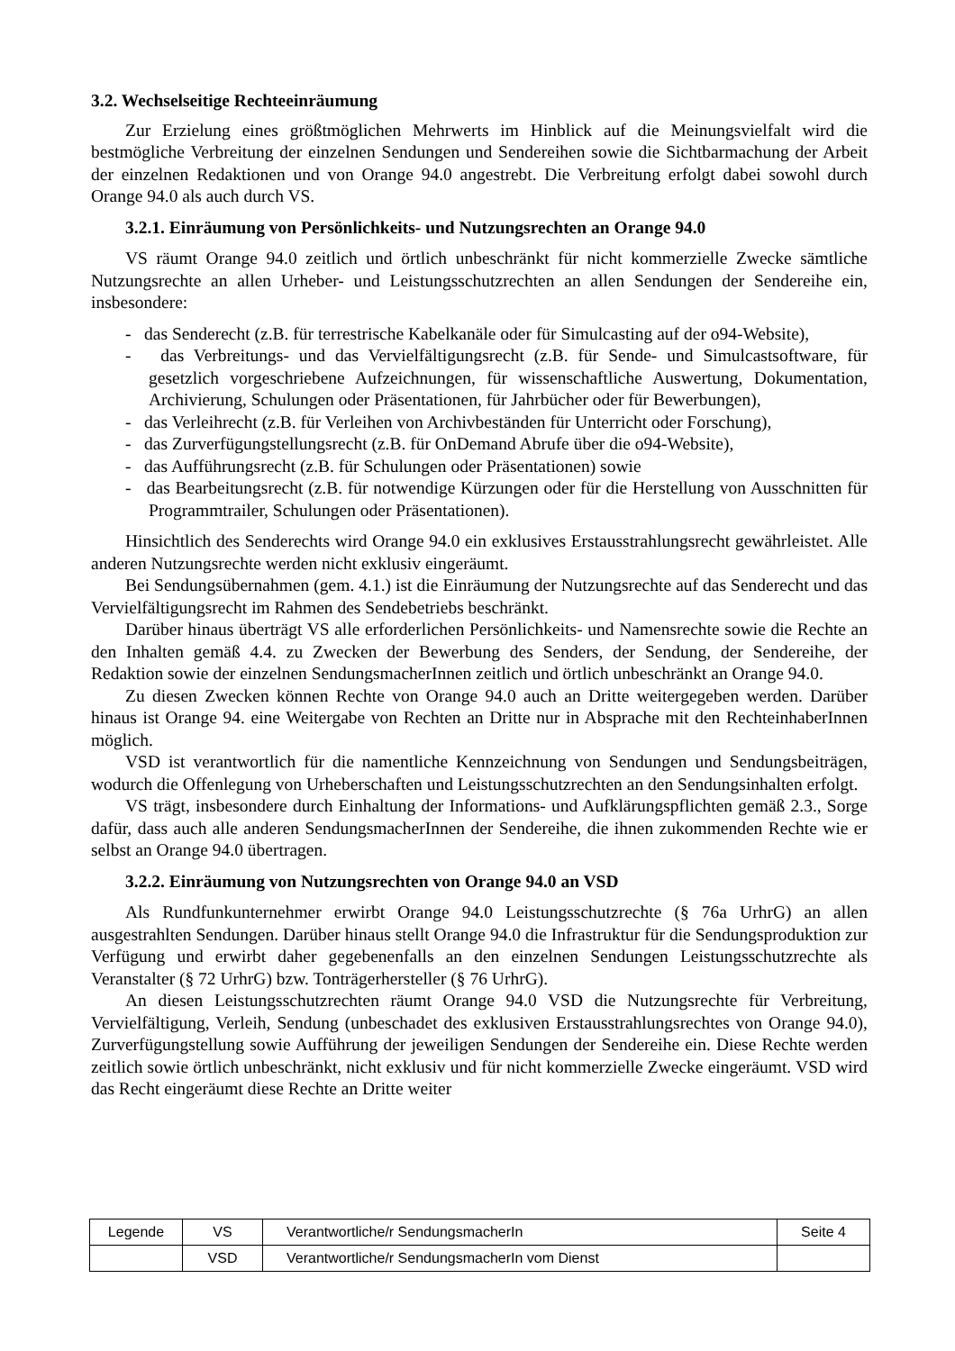3.2. Wechselseitige Rechteeinräumung
Zur Erzielung eines größtmöglichen Mehrwerts im Hinblick auf die Meinungsvielfalt wird die bestmögliche Verbreitung der einzelnen Sendungen und Sendereihen sowie die Sichtbarmachung der Arbeit der einzelnen Redaktionen und von Orange 94.0 angestrebt. Die Verbreitung erfolgt dabei sowohl durch Orange 94.0 als auch durch VS.
3.2.1. Einräumung von Persönlichkeits- und Nutzungsrechten an Orange 94.0
VS räumt Orange 94.0 zeitlich und örtlich unbeschränkt für nicht kommerzielle Zwecke sämtliche Nutzungsrechte an allen Urheber- und Leistungsschutzrechten an allen Sendungen der Sendereihe ein, insbesondere:
- das Senderecht (z.B. für terrestrische Kabelkanäle oder für Simulcasting auf der o94-Website),
- das Verbreitungs- und das Vervielfältigungsrecht (z.B. für Sende- und Simulcastsoftware, für gesetzlich vorgeschriebene Aufzeichnungen, für wissenschaftliche Auswertung, Dokumentation, Archivierung, Schulungen oder Präsentationen, für Jahrbücher oder für Bewerbungen),
- das Verleihrecht (z.B. für Verleihen von Archivbeständen für Unterricht oder Forschung),
- das Zurverfügungstellungsrecht (z.B. für OnDemand Abrufe über die o94-Website),
- das Aufführungsrecht (z.B. für Schulungen oder Präsentationen) sowie
- das Bearbeitungsrecht (z.B. für notwendige Kürzungen oder für die Herstellung von Ausschnitten für Programmtrailer, Schulungen oder Präsentationen).
Hinsichtlich des Senderechts wird Orange 94.0 ein exklusives Erstausstrahlungsrecht gewährleistet. Alle anderen Nutzungsrechte werden nicht exklusiv eingeräumt.
Bei Sendungsübernahmen (gem. 4.1.) ist die Einräumung der Nutzungsrechte auf das Senderecht und das Vervielfältigungsrecht im Rahmen des Sendebetriebs beschränkt.
Darüber hinaus überträgt VS alle erforderlichen Persönlichkeits- und Namensrechte sowie die Rechte an den Inhalten gemäß 4.4. zu Zwecken der Bewerbung des Senders, der Sendung, der Sendereihe, der Redaktion sowie der einzelnen SendungsmacherInnen zeitlich und örtlich unbeschränkt an Orange 94.0.
Zu diesen Zwecken können Rechte von Orange 94.0 auch an Dritte weitergegeben werden. Darüber hinaus ist Orange 94. eine Weitergabe von Rechten an Dritte nur in Absprache mit den RechteinhaberInnen möglich.
VSD ist verantwortlich für die namentliche Kennzeichnung von Sendungen und Sendungsbeiträgen, wodurch die Offenlegung von Urheberschaften und Leistungsschutzrechten an den Sendungsinhalten erfolgt.
VS trägt, insbesondere durch Einhaltung der Informations- und Aufklärungspflichten gemäß 2.3., Sorge dafür, dass auch alle anderen SendungsmacherInnen der Sendereihe, die ihnen zukommenden Rechte wie er selbst an Orange 94.0 übertragen.
3.2.2. Einräumung von Nutzungsrechten von Orange 94.0 an VSD
Als Rundfunkunternehmer erwirbt Orange 94.0 Leistungsschutzrechte (§ 76a UrhrG) an allen ausgestrahlten Sendungen. Darüber hinaus stellt Orange 94.0 die Infrastruktur für die Sendungsproduktion zur Verfügung und erwirbt daher gegebenenfalls an den einzelnen Sendungen Leistungsschutzrechte als Veranstalter (§ 72 UrhrG) bzw. Tonträgerhersteller (§ 76 UrhrG).
An diesen Leistungsschutzrechten räumt Orange 94.0 VSD die Nutzungsrechte für Verbreitung, Vervielfältigung, Verleih, Sendung (unbeschadet des exklusiven Erstausstrahlungsrechtes von Orange 94.0), Zurverfügungstellung sowie Aufführung der jeweiligen Sendungen der Sendereihe ein. Diese Rechte werden zeitlich sowie örtlich unbeschränkt, nicht exklusiv und für nicht kommerzielle Zwecke eingeräumt. VSD wird das Recht eingeräumt diese Rechte an Dritte weiter
| Legende | VS | Verantwortliche/r SendungsmacherIn | Seite 4 |
| | VSD | Verantwortliche/r SendungsmacherIn vom Dienst | |